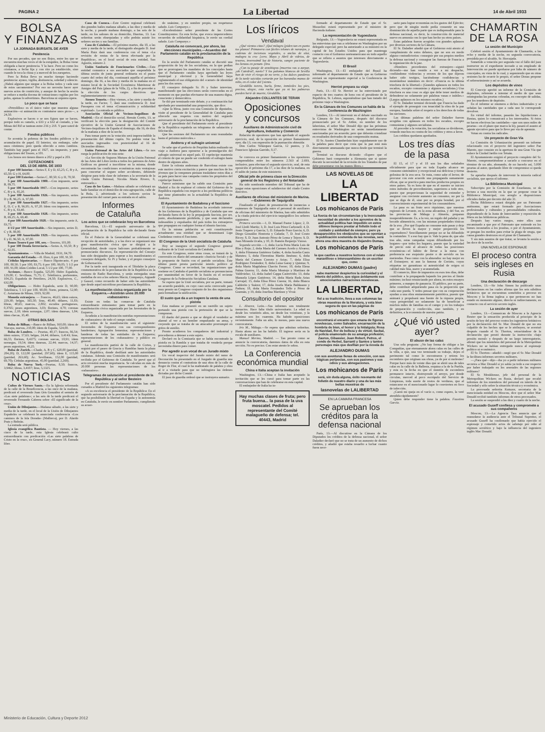PAGINA 2 La Libertad 14 de Abril 1933
BOLSA
Y FINANZAS
LA JORNADA BURSATIL DE AYER
Penitencia
Por sus pecados, que no son flojos, entre los que se encuentra muchas veces el de la estupidez, la Bolsa viene obligada a hacer penitencia. Y la hace. Pero no como los cristianos, a fecha fija y con rito ya establecido, sino cuando le toca la china y a merced de los zurupetos.
Pero la Bolsa lleva ya mucho tiempo haciendo penitencia: ayuno, vigilia, abstinencia, soledad y silencio. ¿Habrá alguien que niegue a la Bolsa todos y cada uno de estos sacramentos? Por eso no necesita hacer ayer nuevos actos de contrición, y aunque de hecho la sesión se reduce a media docena de cotizaciones cogidas por los pelos, apenas lo advertimos. Barcelona ni siquiera opera.
Lo poco que se hace
«Petrolillos» es el único valor que muestra alguna animación—si animación es contratarse unos picos—, a 24,50.
Explosivos se hacen o se nos figura que se hacen, porque todo es camelo, a 633 y a 632 al contado, y las Minas del Rif se tantean entre 216 y 218. Y pare usted de contar.
Fondos públicos
Se acentúa la pobreza de los fondos públicos y la acumulación de papel. El Interior, sin embargo, sube unos céntimos; pero queda ofrecido a estos cambios. También hay papel para el 1927, sin impuesto, y para obligaciones del Tesoro, a 101.
Los bonos oro tienen dinero a 202 y papel a 203.
COTIZACIONES
DEL 13 DE ABRIL DE 1933
4 por 100 Interior.—Series F, E y D, 65,25; C, B y A, 65,50; G y H, 64,00.
4 por 100 Exterior.—Series C, 80,50; G y H, 78,50.
5 por 100 Amortizable 1900.—Con impuesto, serie B, 89,75.
5 por 100 Amortizable 1917.—Con impuesto, series C, B y A, 85,20.
5 por 100 Amortizable 1926.—Sin impuesto, series D y B, 96,25; A, 97,00.
5 por 100 Amortizable 1927.—Sin impuesto, series E, D, C y B, 96,95; A, 97,20. Idem con impuesto, series C, B y A, 83,40.
3 por 100 Amortizable 1928.—Sin impuesto, series B, 69,25; A, 69,40.
4 por 100 Amortizable 1928.—Sin impuesto, serie A, 83,75.
4 1/2 por 100 Amortizable.—Sin impuesto, series D, C y B, 88,00.
5 por 100 Amortizable 1929.—Sin impuesto, series E y D, 96,50; A, 97,00.
Bonos Tesoro 6 por 100, oro.—Tesoros, 101,00.
5 por 100 Deuda ferroviaria.—Series A, 93,50; B y C, 92,85.
Ayuntamientos. — Villa de Madrid, 1931, 84,70.
Garantía del Estado.—H. Ebro, 6 por 100, 91,50.
Cédulas hipotecarias. — Banco Hipotecario, 4 por 100, 80,50; 5 por 100, 83,75; 6 por 100, 99,05; 5 1/2 por 100, 91,00; ídem Crédito Local, 5 1/2 por 100, 77,00.
Acciones.—Banco España, 525,00; Hidro Española, 129,00; C. Sevillana, 71,75; C. Telefónica, preferentes, 104,25; Española de Petróleos, 24,50; Explosivos, C., 632,00.
Obligaciones. — Hidro Española, serie D, 90,00; Telefónica, 5 1/2 por 100, 90,00; Norte, primera, 52,90; C. Asturiana de Minas, 1919, 92,00.
Moneda extranjera. — Francos, 46,65; ídem suizos, 229,30; belgas, 165,50; liras, 40,40; dólares, 11,83; libras, 40,65; marcos, 2,802; escudos portugueses, 0,3765; pesos argentinos, 3,03; florines, 4,78; coronas suecas, 2,18; ídem noruegas, 2,07; ídem danesas, 1,84; ídem checas, 35,40.
OTRAS BOLSAS
Bolsa de Bilbao.—Banco de Bilbao, 910,00; ídem de Vizcaya, nuevas, 210,00; ídem de España, 524,00.
Bolsa de Londres. — Pesetas, 40,17; francos, 86,54; ídem suizos, 17,63; belgas, 24,44; dólares, 3,4143; liras, 66,55; florines, 8,4375; coronas suecas, 18,91; ídem noruegas, 19,54; ídem danesas, 22,44; marcos, 14,37; pesos argentinos, 41,25.
Bolsa de Zurich.—Chade, A, B y C, 620,00 (paridad, 284,20); D, 122,00 (paridad, 297,60); ídem E, 115,00 (paridad, 263,60); Ac. Sevillanas, 152,00 (paridad, 69,70); Cédulas argentinas, 45,00 (paridad, 2,269).
Bolsa de Nueva York.—Pesetas, 8,50; francos, 3,9462; libras, 3,4187; liras, 5,1325.
NOTICIAS
Cultos de Viernes Santo.—En la Iglesia reformada de la calle de la Beneficencia, a las once de la mañana, predicará el reverendo Juan Orts González el sermón de «Las siete palabras»; a las seis de la tarde predicará el reverendo Fernando Cabrera sobre «El significado de la cruz».
Unión de Dibujantes.—Mañana sábado, a las siete y media de la tarde, en el local de la Unión de Dibujantes Españoles se celebrará la anunciada conferencia «Los caminos de la Isla Dorada» (Mallorca), por D. Alardo Prats y Beltrán.
La entrada será pública.
Iglesia evangélica Bautista. — Hoy viernes, a las cinco de la tarde, esta Iglesia celebrará culto extraordinario con predicación «Las siete palabras de Cristo en la cruz», en General Lacy, número 18. Entrada libre.
Casa de Cuenca.—Este Centro regional celebrará dos grandes bailes mañana sábado, a las diez y media de la noche, y pasado mañana domingo, a las seis de la tarde, en los salones de su domicilio, Huertas, 13. Las señoritas serán obsequiadas y sólo podrán asistir los señores socios y sus familias.
Casa de Cataluña.—El próximo martes, día 18, a las siete y media de la tarde, el distinguido abogado D. José María Ruiz dará una conferencia con el tema «La revisión de rentas de la tierra efectuada por la República», en el local social de esta entidad, San Agustín, número 2.
Unión Sanitaria de Funcionarios Civiles.—Esta entidad comunica a sus asociados que suspendida la última sesión de junta general ordinaria en el punto cuarto del orden del día, continuará aquélla el próximo domingo, día 16, a las diez y media de la mañana en el mismo local de la Sociedad Económica Matritense de Amigos del País (plaza de la Villa, 2), a fin de proceder a la elección de los cargos directivos que reglamentariamente cesan.
Ateneo Tenorio.—Hoy viernes, a las siete y media de la tarde, en Factor, 7, dará una conferencia D. José Passapera con el tema «Comunicación y solidaridad espiritual». La entrada es pública.
Asociación Oficial de Vecinos-Inquilinos de Madrid.—En el domicilio social, Hernán Cortés, 13, se verificará la elección para la designación del Comité ejecutivo de la Unión General de Asociaciones de Vecinos-Inquilinos de España el domingo, día 16, de diez de la mañana a diez de la noche.
Para tomar parte en la votación será imprescindible la presentación del último cupón. No podrán votar los asociados ingresados con posterioridad al 16 de Diciembre último.
Unión Patronal de las Artes del Libro.—Se nos ruega la publicación de esta nota:
«La Sección de Seguros Mutuos de la Unión Patronal de las Artes del Libro invita a todos los patronos de Artes Gráficas en general a inscribirse en la misma, donde encontrarán las condiciones económicas más ventajosas para concertar el seguro sobre accidentes, debiendo dirigirse para toda clase de informes a la secretaría de la citada Unión Patronal, Nicolás María Rivero, 8, entresuelo.»
Casa de los Gatos.—Mañana sábado se celebrará un baile familiar en el domicilio de esta agrupación, calle de la Bola, 2, advirtiendo a los señores socios la presentación del carnet para su entrada en el salón.
Informes
de Cataluña
Los actos que se celebrarán hoy en Barcelona
Barcelona, 13.—El segundo aniversario de la proclamación de la República ha sido declarado fiesta oficial.
En el Palacio de la Generalidad se celebrará una recepción de autoridades, y a las doce se organizará una gran manifestación cívica que se dirigirá a la Generalidad, desde cuyos balcones probablemente se pronunciarán discursos. En representación del Consejo han sido designados para esperar a los manifestantes el consejero delegado, Sr. Pi y Suñer, y el propio consejero de Gobernación.
Por la tarde será inaugurada en el Tibidabo la placa conmemorativa de la proclamación de la República en la emisora de Radio Barcelona, y serán entregadas unas medallas de oro a los señores Maciá, Companys, Aiguadé y Gassol, como recuerdo de haber sido las autoridades que desde aquel micrófono proclamaron la República.
La manifestación cívica organizada por la Esquerra.—Asistirán unos 20.000 «rabassaires»
Existe en todas las comarcas de Cataluña extraordinario entusiasmo para tomar parte en la manifestación cívica organizada por las Juventudes de la Esquerra.
Acudirán a la manifestación nutridas representaciones de «rabassaires» de todo el campo catalán.
El orden de la manifestación será el siguiente: Juventudes de Esquerra con sus correspondientes banderines; Agrupación femenina; representaciones y banderas de todas las entidades de la Esquerra; representaciones de los «rabassaires» y público en general.
La manifestación partirá de la calle de Cortes, y seguirá por el paseo de Gracia y Ramblas hasta la plaza de la República, donde desfilará ante las autoridades catalanas. Además una Comisión de manifestantes será recibida por el Gobierno de Cataluña. Se prevé que el acto revestirá mucha importancia. Se calculan en más de 20.000 personas las representaciones de los «rabassaires».
Telegramas de salutación al presidente de la República y al señor Besteiro
Por el presidente del Parlamento catalán han sido cursados a Madrid los siguientes telegramas:
«A su excelencia el presidente de la República: En el segundo aniversario de la proclamación de la República, que ha posibilitado la libertad en España y la autonomía en Cataluña, le envío en nombre Parlamento, cumpliendo su acuer-
do unánime, y en nombre propio, un respetuoso saludo. Luis Companys.»
«Excelentísimo señor presidente de las Cortes Constituyentes: En esta fecha, que evoca imperecederos recuerdos de solidaridad hispánica, le envío un cordial saludo. Luis Companys.»
Cataluña no convocará, por ahora, las elecciones municipales.—Acuerdos del Parlamento catalán en la proclamación de la República
En la sesión del Parlamento catalán se discutió una proposición de ley de los socialistas, en la que pedían que se prorroguen los mandatos de los concejales hasta que el Parlamento catalán haya aprobado las leyes municipal y electoral y la Generalidad haya reglamentado el uso obligatorio del «carnet» de identidad para los dos sexos.
El consejero delegado Sr. Pi y Suñer intervino, manifestando que las elecciones serán convocadas en el momento en que puedan efectuarse de una manera digna, consciente y democrática.
Se dió por terminado este debate, y a continuación fué aprobada por unanimidad una proposición, que dice:
«Que la Mesa, junto con una Comisión de diputados, visite al presidente de la Generalidad de Cataluña para ofrecerle sus respetos con motivo del segundo aniversario de la proclamación de la República.
Que el presidente del Parlamento envíe al presidente de la República española un telegrama de salutación y felicitación.
Que las sesiones del Parlamento no sean reanudadas hasta el próximo miércoles.»
Andorra y el sufragio universal
Se sabe que el prefecto de Perpiñán había realizado un viaje a Andorra para oponerse a la promulgación del sufragio universal en aquel país. El copríncipe mantenía el criterio de que no puede ser conferido el sufragio hasta dentro de algunos años.
Entre la colonia andorrana de Barcelona existe con este motivo cierta excitación y parece que muchos de los jóvenes que la componen piensan trasladarse estos días a su país para hacer una campaña contra los propósitos del copríncipe francés.
Parece asimismo que ha salido una Comisión para Madrid a fin de explorar el criterio del Gobierno de la República española con respecto a los problema políticos que tiene planteados en la actualidad la República de Andorra.
El Ayuntamiento de Badalona y el fascismo
El Ayuntamiento de Badalona ha acordado interesar de los Gobiernos de la República y de Cataluña que sea declarada fuera de la ley la propaganda fascista, por ser, junto, absolutamente prohibida, y que sean declarados indeseables y expulsados del país todos los extranjeros que propaguen en cualquier forma el ideario fascista.
En la misma población se está constituyendo actualmente una entidad que se denominará Liga Ciudadana contra el Fascismo.
El Congreso de la Unió socialista de Cataluña
Hoy se inaugura el segundo Congreso general ordinario de la Unió socialista de Cataluña.
En este Congreso, entre otras cosas, se tratará de la conversión en diario del semanario «Justicia Social» y de la propuesta de fusión con el partido socialista. Este último punto presta particular interés político al Congreso. Como se recordará, las organizaciones que sostiene en Cataluña el partido socialista se pronunciaron por unanimidad en favor de la fusión en el reciente Congreso de la Federación Socialista Catalana.
Se espera que la Unió socialista, por su parte, tomará un acuerdo paralelo, en cuyo caso sería convocado para muy pronto un Congreso conjunto de los dos organismos para formalizar la unificación.
El susto que da a un trapero la venta de una pistola
Esta mañana se presentó en un rastrillo un sujeto portando una pistola con la pretensión de que se la compraran.
El dueño del puesto a que se dirigió el vendedor se alarmó al ver a un hombre empuñando un arma, y creyendo que se trataba de un atracador prorrumpió en gritos de auxilio.
Pronto acudieron los compañeros del industrial y procedieron a detener a este sujeto.
Declaró en la Comisaría que se había encontrado la pistola en la Rambla y que trataba de venderla porque necesitaba dinero para comer.
Por agredir a un vocal de un Jurado mixto
Un vocal inspector del Jurado mixto del ramo de Decoración ha presentado en el Juzgado de guardia una denuncia contra el contratista de una obra de la calle de Roger de Flor, el cual le ha maltratado de palabra y obra al ir a visitarle para que no infringiera las órdenes dictadas por dicho Comité.
El juez de guardia ordenó que se instruyera sumario.
Los líricos
Vendaval
¿Qué vientos citas? ¡Qué milagro [piden tan en punto tus planos! Primavera con fáciles telones de naranjos, y cadenas de inciensos vegetales, o anclas de olor, malogra tu cru- [cero. Mayo y Abril de vidrios, de tesoros, inverosímil luz de historia, sangre paciente de los lienzos en penum- [bra.
¿Con tu pasaje de arzobispos [muertos vas a zarpar, ¡oh Catedral!, navío? Y los palomos blancos de Sevilla han de vivir el riesgo de no verte, y los dulces panderos de la tarde suicidas cortarán por las barandas manos de niño, en el color del [viento.
Giraldillo torero, burla, firme, inmóviles los pies, preciso, alegre, esta racha que ya ni las palmeras pueden herir de muerte, Giraldillo.
Alejandro COLLANTES DE TERAN
Oposiciones
y concursos
Auxiliares de Administración civil de Agricultura, Industria y Comercio
Relación de opositores que han aprobado el segundo ejercicio, oral, de la oposición en primer llamamiento ayer, día 13, con expresión de la puntuación obtenida:
Don Carlos Velázquez García, 12 puntos, y D. Francisco Iglesias Garrido, 8,17.
*
Se convoca en primer llamamiento a los opositores comprendidos entre los números 2.563 al 2.693, inclusive, para efectuar el segundo ejercicio, oral, de esta oposición el próximo día 17, a las diez de la mañana, en el salón de juntas de este ministerio.
Oficial jefe de primera clase en la Dirección general de los Registros y del Notariado
Ha sido nombrado miembro del Tribunal que ha de juzgar estas oposiciones el subdirector del citado Centro directivo.
Auxiliares de oficinas del ministerio de Marina.—Exámenes de Taquigrafía
Finalizado el plazo de presentación de instancias a exámenes de Taquigrafía entre el personal de auxiliares de oficinas del ministerio de Marina, han sido admitidos a la citada práctica del ejercicio taquigráfico los señores siguientes:
Primera sección.—1, D. Manuel Pastor López; 2, D. José Lledó Martín; 3, D. José Luis Pérez Carbonell; 4, D. Jesús Trapero y García; 5, D. Eduardo Pozo García; 6, D. Diego González Hontoria y Cañada; 7, D. José Couto Ricoy; 8, D. Juan Antonio Pérez de Lema y Tejero; 9, D. Juan Miranda Ocaña, y 10, D. Ramón Requeijo Vizoso.
Segunda sección.—1, doña Lucía Petra María Luis de Blas y Rojo; 2, doña María del Carmen Acedo y Alvarez; 3, doña Filomena Gutiérrez Galán; 4, doña Aurelia Canis Matutes; 5, doña Florentina Martín Jiménez; 6, doña María del Carmen Corroto y Arias; 7, doña Elisa Rodríguez Fernández; 8, doña Luisa Garay y Quintas; 9, doña María Magdalena Chacón Ferrer; 10, doña Elena Palma Guerra; 11, doña María Montojo y Martínez de Valdivielso; 12, doña Isabel Cappa Castrovido; 13, doña Manuela López Gutiérrez; 14, doña María Rada Arias Carvajal; 15, doña Elisa Pérez Cuesta; 16, doña Blanca Calderón y Suárez; 17, doña Josefa María Baldasano y Padura; 18, doña María Fernández Tello y Pérez de Guzmán, y 19, doña Josefina Martínez y Vivar.
Consultorio del opositor
L. Alvarez, León.—Sus informes son totalmente inexactos. Hace falta título universitario. La edad es desde los veintitrés años, no desde los veintiuno, y la máxima son los cuarenta. Ha habido oposiciones recientemente. Falta un año, lo menos, para una nueva convocatoria.
Iris M., Málaga.—Se espera que admitan señoritas. Hasta ahora no las ha habido. El ingreso sería en la escala de auxiliares.
Manuel Merino, Madrid. — Tan pronto como se anuncie la convocatoria, daremos datos de ella en esta sección. No es preciso. Con estar atento le sobra.
La Conferencia económica mundial
China e Italia aceptan la invitación
Washington, 13.—China e Italia han aceptado la invitación que se les cursó para tomar parte en las conversaciones que han de celebrarse en esta capital.
El embajador de Italia ha in-
Hay muchas clases de fruta; pero fruta buena... la pasa de la uva moscatel. Pedidos al representante del Comité malagueño de defensa; tel. 40443, Madrid
formado al departamento de Estado que el Sr. Mussolini estará representado por el ministro de Hacienda italiano.
La representación de Yugoeslavia
Belgrado, 13.—Yugoeslavia no estará representada en las entrevistas que van a celebrarse en Washington por un delegado especial; pero ha autorizado a su ministro en la capital de los Estados Unidos para que mantenga contacto con el Gobierno norteamericano en todo aquello que se refiera a asuntos que interesen directamente a Yugoeslavia.
El Brasil
Washington, 13.—El embajador del Brasil ha informado al departamento de Estado que su Gobierno enviará un representante especial a la Conferencia de Washington.
Herriot prepara su viaje
París, 13.—El Sr. Herriot se ha entrevistado por espacio de tres cuartos de hora con el presidente de la República, Sr. Lebrun, suponiéndose que han tratado del próximo viaje a Washington.
En la Cámara de los Comunes se habla de la Conferencia de Washington
Londres, 13.—Al intervenir en el debate suscitado en la Cámara de los Comunes, después del discurso pronunciado por el Sr. Attlee, en nombre de los laboristas, el señor Mac Donald dijo que las próximas entrevistas de Washington no serán inmediatamente sancionadas por un acuerdo; pero que deberán cristalizar en resultados derivados de una comprensión mutua.
El Sr. Austen Chamberlain hizo seguidamente uso de la palabra para decir que creía que la paz está más directamente amenazada que nunca desde que terminó la guerra.
Terminó su discurso diciendo: «Espero que el Gobierno hará comprender a Alemania que si quiere discutir la necesidad de la revisión de los Tratados de paz debe presentarse con las manos libres.»
LAS NOVELAS DE
LA LIBERTAD
Los mohicanos de París
La fuerza de las circunstancias y la inexcusable necesidad de atender a los apremios de la actualidad política han impedido en estos últimos tiempos prestar al folletín todo el cuidado y asiduidad de siempre; pero ya desaparecidos los obstáculos que se oponían a la publicación sostenida de las novelas, será ahora una obra maestra de Alejandro Dumas,
Los mohicanos de París
la que cautive a nuestros lectores con el relato maravilloso e interesantísimo de un escritor que, como
ALEJANDRO DUMAS (padre)
sabe mantener despiertos la curiosidad y el interés del público, que sigue ávidamente sus emocionantes narraciones novelescas.
LA LIBERTAD,
fiel a su tradición, lleva a sus columnas las obras maestras de la literatura, y esta bien segura de que en las páginas de
Los mohicanos de París
encontrará el encanto que emana de figuras novelescas, como Salvador, encarnación de la hombría de bien, el honor y la hidalguía; Rosa de Navidad, flor de belleza y de virtud; Sackal, el policía enamorado de su amarga profesión; Zaurus, Gibassier, Juan Robert, Petrus, el conde de Herbel, Sarranti y Santos y tantos personajes más que desfilan por la novela de
ALEJANDRO DUMAS
con sus aventuras llenas de emoción, con sus trágicas peripecias, con sus pasiones y sus odios y sus abnegaciones.
Los mohicanos de París
será, sin duda alguna, éxito resonante del folletín de nuestro diario y una de las más bellas muestras de
lasnovelas de LALIBERTAD
EN LA CAMARA FRANCESA
Se aprueban los créditos para la defensa nacional
París, 13.—Al discutirse en la Cámara de los Diputados los créditos de la defensa nacional, el señor Daladier declaró que no se trata de un aumento de dichos créditos, y añadió que estaba resuelto a luchar cuanto fuera nece-
sario para lograr economías en los gastos del Ejército; pero que de ningún modo podía consentir en una disminución de aquella parte que es indispensable para la defensa nacional, es decir, la construcción de material nuevo en armonía con lo que han hecho ya otros países.
Estas palabras fueron acogidas con grandes aplausos por diversos sectores de la Cámara.
El Sr. Daladier añadió que el Gobierno está atento al cumplimiento de estos deberes, que no son en modo alguno contradictorios: conseguir por sus propios medios la defensa nacional y consagrar las fuerzas de Francia a la organización de la paz.
«Hombres procedentes del extranjero—siguió diciendo—me han venido a ver a mi despacho, confiándome violencias y errores de los que dijeron haber sido testigos, haciéndome confidencias y mostrándose unánimes en decir: «Francia es la última trinchera de la libertad.» (Grandes aplausos en todos los escaños, excepto comunistas y algunos socialistas.) Una trinchera es una cosa: es algo que debe tener medios de defenderse no solamente por palabras vanas e inútiles.» (Largos aplausos en los mismos escaños.)
El Sr. Daladier terminó diciendo que Francia ha dado el ejemplo de proseguir con tenacidad la obra de la paz europea, fundada sobre el respeto a los derechos de todas las naciones.
Las últimas palabras del señor Daladier fueron acogidas con aplausos en todos los escaños, excepto comunistas y algunos socialistas.
Al proceder a la votación, los socialistas se dividieron, votando muchos en contra de los créditos y otros a favor.
Los créditos quedaron aprobados.
Los tres días
de la pasa
El 15, el 17 y el 18 son los días señalados oficialmente para que en toda España alcance un consumo sintomático y excepcional esa deliciosa y tierna golosina de la uva seca. Se trata, como sabe el lector, de procurar con este acuerdo una propaganda sumamente eficaz, que se practica para muchos productos propios en otros países. Ya es hora de que en el nuestro se inicien estos métodos de procedimiento, superiores a todo otro, puesto que proporcionan la seguridad de extender y asegurar con creciente aumento un consumo, no por lo que se diga de él, sino por su propia bondad, por el convencimiento experimental de los consumidores.
La pasa es un fruto seco riquísimo, que nuestras regiones de Levante, en la zona alicantina, y del Sur, en las provincias de Málaga y Almería, preparan insuperablemente. Es, a la vez, un regalo del paladar y un bocado alimenticio, con las mismas propiedades tónicas de la uva. ¿Por qué España no consume más pasas y deja que se lleven la mayor y mejor proporción los exportadores? Sencillamente porque no se ha difundido la costumbre. Y a eso hay que ir. Vale la pena de, que año tras año, estas campañas vayan difundiendo por los hogares—por todos los hogares, puesto que la variedad de precio está al alcance de todas las posiciones económicas—el hábito de llevar a la mesa con preferencia ese exquisito postre o de servirlo en las meriendas. Pasa como con la almendra: no hay mejor en el Extranjero; ni aun la famosa de Corinto, cuyas etiquetas no garantizan ni autenticidad de origen ni calidad más fina, suave y acaramelada.
El comercio, libre de impuestos en esos tres días, debe contribuir a la propaganda bajando los precios al límite máximo; incluso renunciando por ahora, en estos ensayos primeros, a margen de ganancia. El público, por su parte, debe contribuir adquiriendo pasa en la proporción que cada uno pueda. Y todos pensar que con su cooperación ayudan a una obra eminentemente patriótica, puesto que animará y propulsará una fuente de la riqueza propia, cuya prosperidad no solamente ha de beneficiar a muchos miles de familias en el campo y en los trabajos de preparación y confección, sino también, y en definitiva, a la economía de nuestra patria.
¿Qué vió usted ayer?
El abuso de las calas
Una sola pregunta: ¿No hay forma de obligar a las Compañías, que eternamente abren calas en las calles de la villa, a que, una vez terminado su trabajo, dejen el pavimento tal como lo encontraron y retiren los escombros que originan sus obras, ya de por sí molestas? Porque hace más de veinte días que se abrió una de tales calas en la calle de la Ballesta, esquina a la de la Puebla, y esta es la fecha en que el montón de escombros permanece intacto, obstruyendo el arroyo, por donde circulan, merced al poco escrúpulo del Servicio de Limpiezas, toda suerte de restos de verduras, que al estancarse en el mencionado lugar lo convierten en foco de infección.
¿Caerá mi queja en el vacío o, como espero, la veré atendida rápidamente?
Quien debe responder tiene la palabra. Faustino García.
CHAMARTIN
DE LA ROSA
La sesión del Municipio
Celebró sesión el Ayuntamiento de Chamartín, a las ocho y media de la noche, en segunda convocatoria, presidida por el alcalde, Sr. Horcajada.
Sometido a votación por segunda vez el fallo del juez instructor en el expediente incoado a un empleado de Intervención no puede aprobarse por falta de número de concejales, en vista de lo cual, y suponiendo que en otras sesiones ha de ocurrir lo propio, el señor Donas propone el sobreseimiento y así se acuerda.
Los depósitos de vinos
El Concejo aprobó un informe de la Comisión de depósitos, referente a intentar el medio de que sean reintegradas las pesetas cobradas, en concepto de salidas, por los tenedores de depósito.
En el informe se enumera a dichos industriales y se señalan las cantidades que a cada uno le corresponde devolver.
En virtud del informe, pasarán las liquidaciones a Rentas, quien lo comunicará a los interesados. Si éstos no hacen efectivas las cantidades—que son unos miles de pesetas—en el plazo que marca la ley, pasará el asunto al agente ejecutivo para que le lleve por vía de apremio.
Votan en contra los radicales.
Un proyecto de Gran Vía
La Comisión de Urbanización presentó un informe relacionado con el proyecto del ingeniero señor Paz Maroto, que consiste en la apertura de una Gran Vía que enlace la Ciudad Jardín con Tetuán.
El Ayuntamiento exigirá el proyecto completo del Sr. Maroto, comprometiéndose a sacarlo a concurso en el término de un año, abonando, de no hacerlo así, 5.000 pesetas al autor, quedando libre de compromiso si queda desierto.
Se aprueba después de intervenir la minoría radical socialista, que apoya el informe.
La Biblioteca Municipal
Subscripta por la Comisión de Enseñanza, se da lectura a una moción en la que se propone crear la Biblioteca Municipal, con arreglo a disposiciones oficiales dadas por decreto del año 31.
Dicha Biblioteca estará dirigida por un Patronato autónomo, que estará formado por Asociaciones profesionales y culturales y personalidades culturales, dependiendo de la Junta de Intercambio y reposición de libros en las bibliotecas públicas.
Después hay varios ruegos, entre ellos uno encaminado a que por el Patronato que entiende en los bienes incautados a los jesuítas, o por el Ayuntamiento, se pongan los medios para evitar la plaga de oruga, que causa grandes destrozos en el pinar de Chamartín.
Y sin más asuntos de que tratar, se levanta la sesión a las doce de la noche.
UNA NOVELA DE ESPIONAJE
El proceso contra seis ingleses en Rusia
Una declaración de descargo
Londres, 13.—Sir John Simon ha publicado unas declaraciones en las cuales afirma que los seis súbditos británicos que se encuentran sometidos a proceso en Moscou y la firma inglesa a que pertenecen no han estado en momento alguno, directa ni indirectamente, en contacto con el servicio secreto inglés.
La sesión de ayer
Londres, 13.—Comunican de Moscou a la Agencia Reuter que la sensación producida al principio de la sesión de hoy del proceso contra los ingenieros británicos por la declaración del Sr. Mac Donald de que no era culpable de los hechos que se le atribuyen, se acentuó después cuando el Sr. Thorton, retractándose de la declaración que prestó durante la instrucción «bajo presión moral» y después de un largo interrogatorio, afirmó que los miembros del personal de la Metropolitan Wickers no se habían entregado nunca al espionaje político ni económico.
El Sr. Thorton—añadió—negó que el Sr. Mac Donald le facilitara informes secretos militares.
—¿Para qué—dijo—iba yo a pedir informes militares secretos a Mac Donald si yo sabía ya todo a ese respecto por haber trabajado en los arsenales de las regiones militares?
El Sr. Moukhouse, jefe del personal de la Metropolitan Wickers en Rusia, declaró que recabó informes de los miembros del personal en interés de la Sociedad y sólo sobre la situación técnica y económica.
La procesada señorita Kutuzor, secretaria de la mencionada entidad en Moscou, dice que el señor Mac Donald recibió también informes de otros procesados.
La sesión se suspendió a las diez y cuarto de la noche.
El acusado Guseff confiesa y compromete a sus compañeros
Moscou, 13.—La Agencia Tass anuncia que al reanudarse la audiencia ante el Tribunal Supremo, el acusado Guseff ha confirmado que había ejercido el espionaje y cometido actos de sabotaje por odio al régimen soviético y bajo la influencia del ingeniero inglés Mac Donald.
Ministerio de Educación, Cultura y Deporte 2012